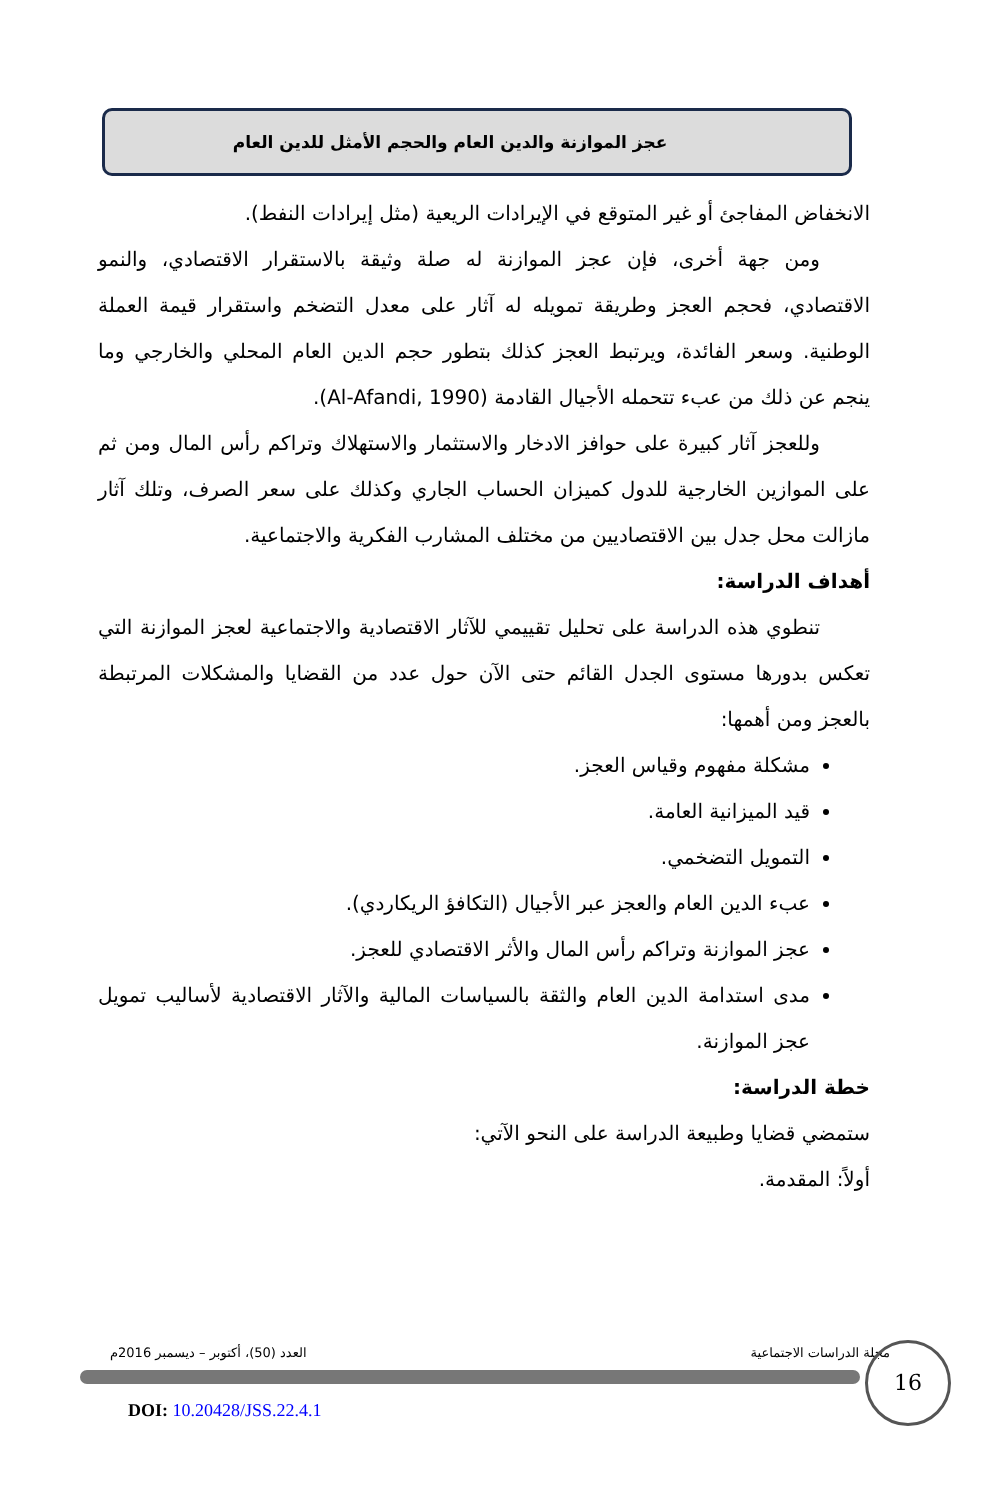عجز الموازنة والدين العام والحجم الأمثل للدين العام
الانخفاض المفاجئ أو غير المتوقع في الإيرادات الريعية (مثل إيرادات النفط).
ومن جهة أخرى، فإن عجز الموازنة له صلة وثيقة بالاستقرار الاقتصادي، والنمو الاقتصادي، فحجم العجز وطريقة تمويله له آثار على معدل التضخم واستقرار قيمة العملة الوطنية. وسعر الفائدة، ويرتبط العجز كذلك بتطور حجم الدين العام المحلي والخارجي وما ينجم عن ذلك من عبء تتحمله الأجيال القادمة (Al-Afandi, 1990).
وللعجز آثار كبيرة على حوافز الادخار والاستثمار والاستهلاك وتراكم رأس المال ومن ثم على الموازين الخارجية للدول كميزان الحساب الجاري وكذلك على سعر الصرف، وتلك آثار مازالت محل جدل بين الاقتصاديين من مختلف المشارب الفكرية والاجتماعية.
أهداف الدراسة:
تنطوي هذه الدراسة على تحليل تقييمي للآثار الاقتصادية والاجتماعية لعجز الموازنة التي تعكس بدورها مستوى الجدل القائم حتى الآن حول عدد من القضايا والمشكلات المرتبطة بالعجز ومن أهمها:
مشكلة مفهوم وقياس العجز.
قيد الميزانية العامة.
التمويل التضخمي.
عبء الدين العام والعجز عبر الأجيال (التكافؤ الريكاردي).
عجز الموازنة وتراكم رأس المال والأثر الاقتصادي للعجز.
مدى استدامة الدين العام والثقة بالسياسات المالية والآثار الاقتصادية لأساليب تمويل عجز الموازنة.
خطة الدراسة:
ستمضي قضايا وطبيعة الدراسة على النحو الآتي:
أولاً: المقدمة.
مجلة الدراسات الاجتماعية العدد (50)، أكتوبر – ديسمبر 2016م 16
DOI: 10.20428/JSS.22.4.1